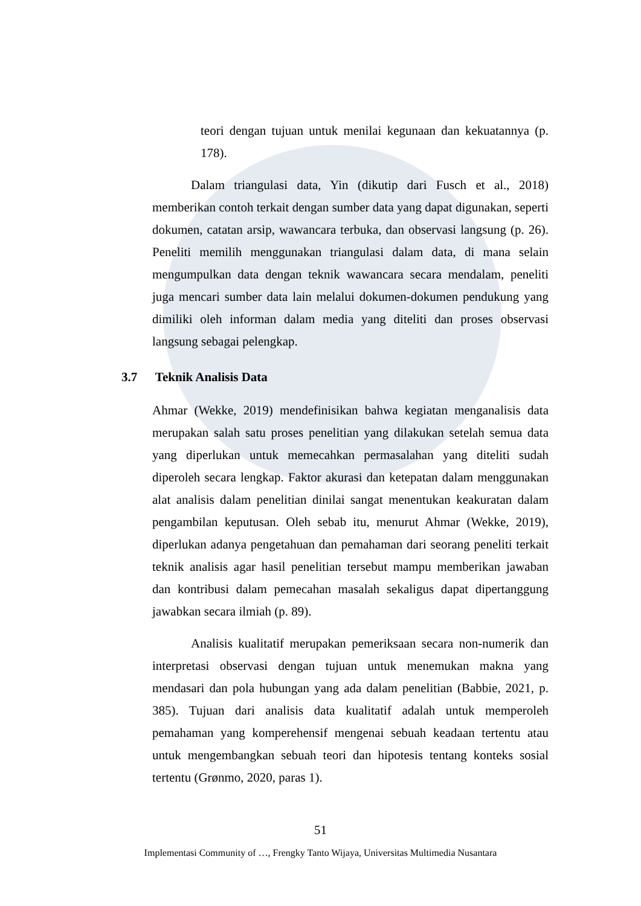teori dengan tujuan untuk menilai kegunaan dan kekuatannya (p. 178).
Dalam triangulasi data, Yin (dikutip dari Fusch et al., 2018) memberikan contoh terkait dengan sumber data yang dapat digunakan, seperti dokumen, catatan arsip, wawancara terbuka, dan observasi langsung (p. 26). Peneliti memilih menggunakan triangulasi dalam data, di mana selain mengumpulkan data dengan teknik wawancara secara mendalam, peneliti juga mencari sumber data lain melalui dokumen-dokumen pendukung yang dimiliki oleh informan dalam media yang diteliti dan proses observasi langsung sebagai pelengkap.
3.7 Teknik Analisis Data
Ahmar (Wekke, 2019) mendefinisikan bahwa kegiatan menganalisis data merupakan salah satu proses penelitian yang dilakukan setelah semua data yang diperlukan untuk memecahkan permasalahan yang diteliti sudah diperoleh secara lengkap. Faktor akurasi dan ketepatan dalam menggunakan alat analisis dalam penelitian dinilai sangat menentukan keakuratan dalam pengambilan keputusan. Oleh sebab itu, menurut Ahmar (Wekke, 2019), diperlukan adanya pengetahuan dan pemahaman dari seorang peneliti terkait teknik analisis agar hasil penelitian tersebut mampu memberikan jawaban dan kontribusi dalam pemecahan masalah sekaligus dapat dipertanggung jawabkan secara ilmiah (p. 89).
Analisis kualitatif merupakan pemeriksaan secara non-numerik dan interpretasi observasi dengan tujuan untuk menemukan makna yang mendasari dan pola hubungan yang ada dalam penelitian (Babbie, 2021, p. 385). Tujuan dari analisis data kualitatif adalah untuk memperoleh pemahaman yang komperehensif mengenai sebuah keadaan tertentu atau untuk mengembangkan sebuah teori dan hipotesis tentang konteks sosial tertentu (Grønmo, 2020, paras 1).
51
Implementasi Community of …, Frengky Tanto Wijaya, Universitas Multimedia Nusantara